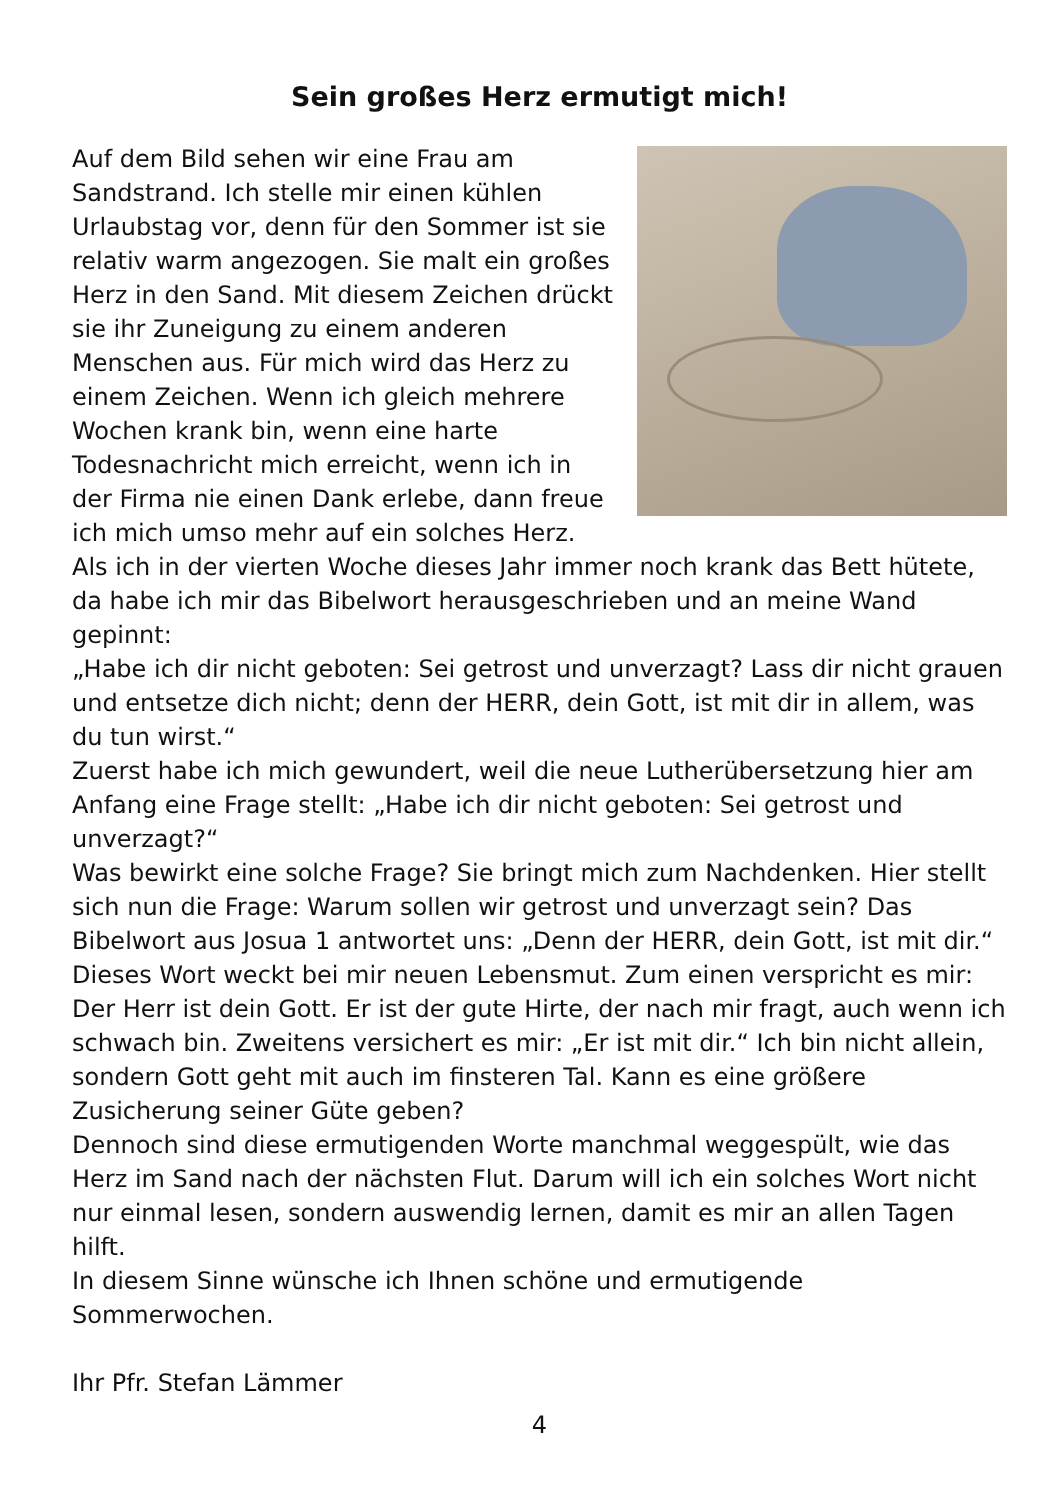Sein großes Herz ermutigt mich!
Auf dem Bild sehen wir eine Frau am Sandstrand. Ich stelle mir einen kühlen Urlaubstag vor, denn für den Sommer ist sie relativ warm angezogen. Sie malt ein großes Herz in den Sand. Mit diesem Zeichen drückt sie ihr Zuneigung zu einem anderen Menschen aus. Für mich wird das Herz zu einem Zeichen. Wenn ich gleich mehrere Wochen krank bin, wenn eine harte Todesnachricht mich erreicht, wenn ich in der Firma nie einen Dank erlebe, dann freue ich mich umso mehr auf ein solches Herz. Als ich in der vierten Woche dieses Jahr immer noch krank das Bett hütete, da habe ich mir das Bibelwort herausgeschrieben und an meine Wand gepinnt:
„Habe ich dir nicht geboten: Sei getrost und unverzagt? Lass dir nicht grauen und entsetze dich nicht; denn der HERR, dein Gott, ist mit dir in allem, was du tun wirst.“
Zuerst habe ich mich gewundert, weil die neue Lutherübersetzung hier am Anfang eine Frage stellt: „Habe ich dir nicht geboten: Sei getrost und unverzagt?“
Was bewirkt eine solche Frage? Sie bringt mich zum Nachdenken. Hier stellt sich nun die Frage: Warum sollen wir getrost und unverzagt sein? Das Bibelwort aus Josua 1 antwortet uns: „Denn der HERR, dein Gott, ist mit dir.“
Dieses Wort weckt bei mir neuen Lebensmut. Zum einen verspricht es mir: Der Herr ist dein Gott. Er ist der gute Hirte, der nach mir fragt, auch wenn ich schwach bin. Zweitens versichert es mir: „Er ist mit dir.“ Ich bin nicht allein, sondern Gott geht mit auch im finsteren Tal. Kann es eine größere Zusicherung seiner Güte geben?
Dennoch sind diese ermutigenden Worte manchmal weggespült, wie das Herz im Sand nach der nächsten Flut. Darum will ich ein solches Wort nicht nur einmal lesen, sondern auswendig lernen, damit es mir an allen Tagen hilft.
In diesem Sinne wünsche ich Ihnen schöne und ermutigende Sommerwochen.
Ihr Pfr. Stefan Lämmer
4